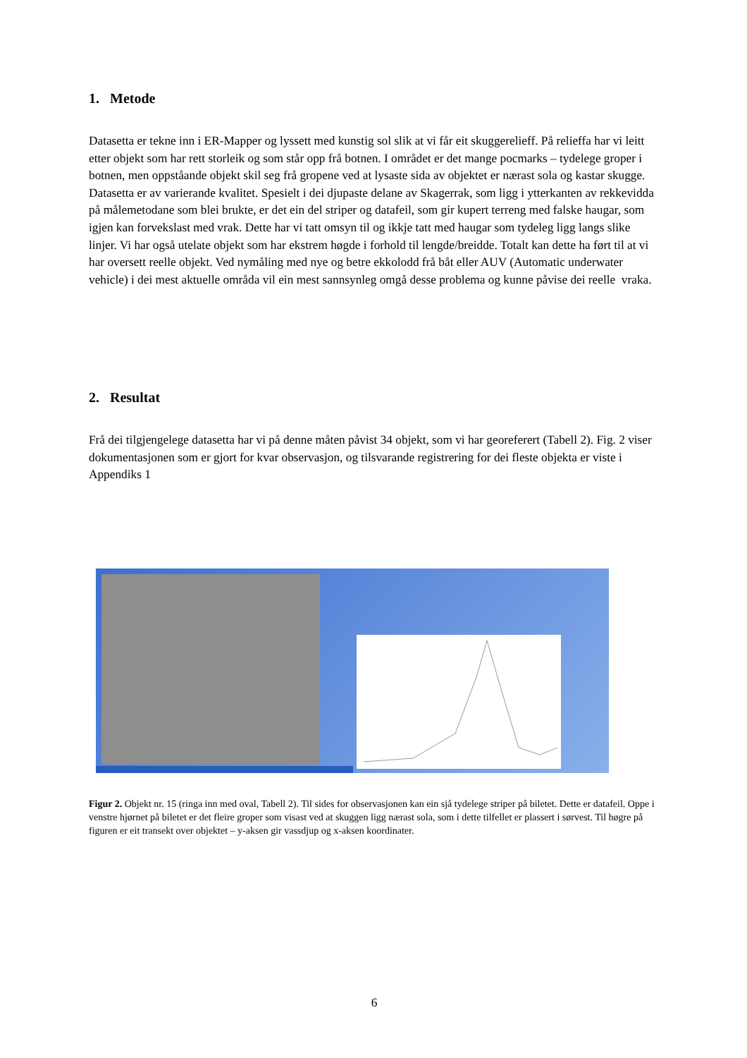1. Metode
Datasetta er tekne inn i ER-Mapper og lyssett med kunstig sol slik at vi får eit skuggerelieff. På relieffa har vi leitt etter objekt som har rett storleik og som står opp frå botnen. I området er det mange pocmarks – tydelege groper i botnen, men oppståande objekt skil seg frå gropene ved at lysaste sida av objektet er nærast sola og kastar skugge. Datasetta er av varierande kvalitet. Spesielt i dei djupaste delane av Skagerrak, som ligg i ytterkanten av rekkevidda på målemetodane som blei brukte, er det ein del striper og datafeil, som gir kupert terreng med falske haugar, som igjen kan forvekslast med vrak. Dette har vi tatt omsyn til og ikkje tatt med haugar som tydeleg ligg langs slike linjer. Vi har også utelate objekt som har ekstrem høgde i forhold til lengde/breidde. Totalt kan dette ha ført til at vi har oversett reelle objekt. Ved nymåling med nye og betre ekkolodd frå båt eller AUV (Automatic underwater vehicle) i dei mest aktuelle områda vil ein mest sannsynleg omgå desse problema og kunne påvise dei reelle vraka.
2. Resultat
Frå dei tilgjengelege datasetta har vi på denne måten påvist 34 objekt, som vi har georeferert (Tabell 2). Fig. 2 viser dokumentasjonen som er gjort for kvar observasjon, og tilsvarande registrering for dei fleste objekta er viste i Appendiks 1
Figur 2. Objekt nr. 15 (ringa inn med oval, Tabell 2). Til sides for observasjonen kan ein sjå tydelege striper på biletet. Dette er datafeil. Oppe i venstre hjørnet på biletet er det fleire groper som visast ved at skuggen ligg nærast sola, som i dette tilfellet er plassert i sørvest. Til høgre på figuren er eit transekt over objektet – y-aksen gir vassdjup og x-aksen koordinater.
6